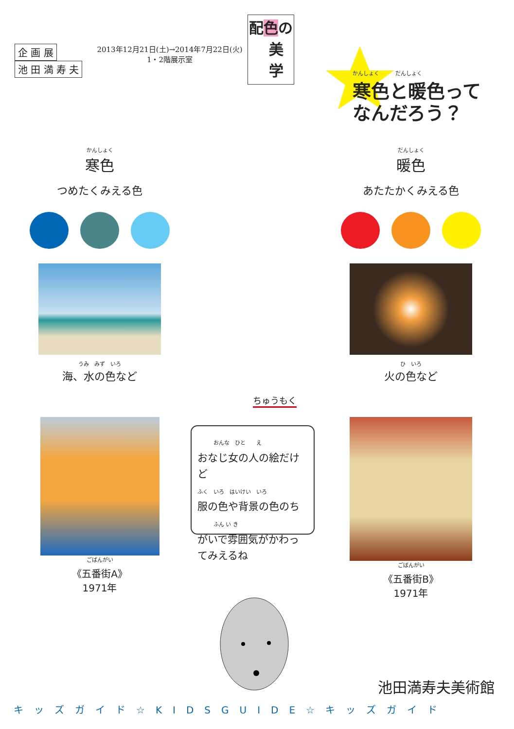企 画 展
池 田 満 寿 夫
2013年12月21日(土)→2014年7月22日(火)
1・2階展示室
配色の
美
学
かんしょく　　　だんしょく
寒色と暖色って
なんだろう？
かんしょく
寒色
つめたくみえる色
うみ　みず　いろ
海、水の色など
ごばんがい
《五番街A》
1971年
だんしょく
暖色
あたたかくみえる色
ひ　いろ
火の色など
ごばんがい
《五番街B》
1971年
ちゅうもく
　　　おんな　ひと　　え
おなじ女の人の絵だけど
ふく　いろ　はいけい　いろ
服の色や背景の色のち
　　　ふん い き
がいで雰囲気がかわってみえるね
池田満寿夫美術館
キッズガイド☆KIDSGUIDE☆キッズガイド